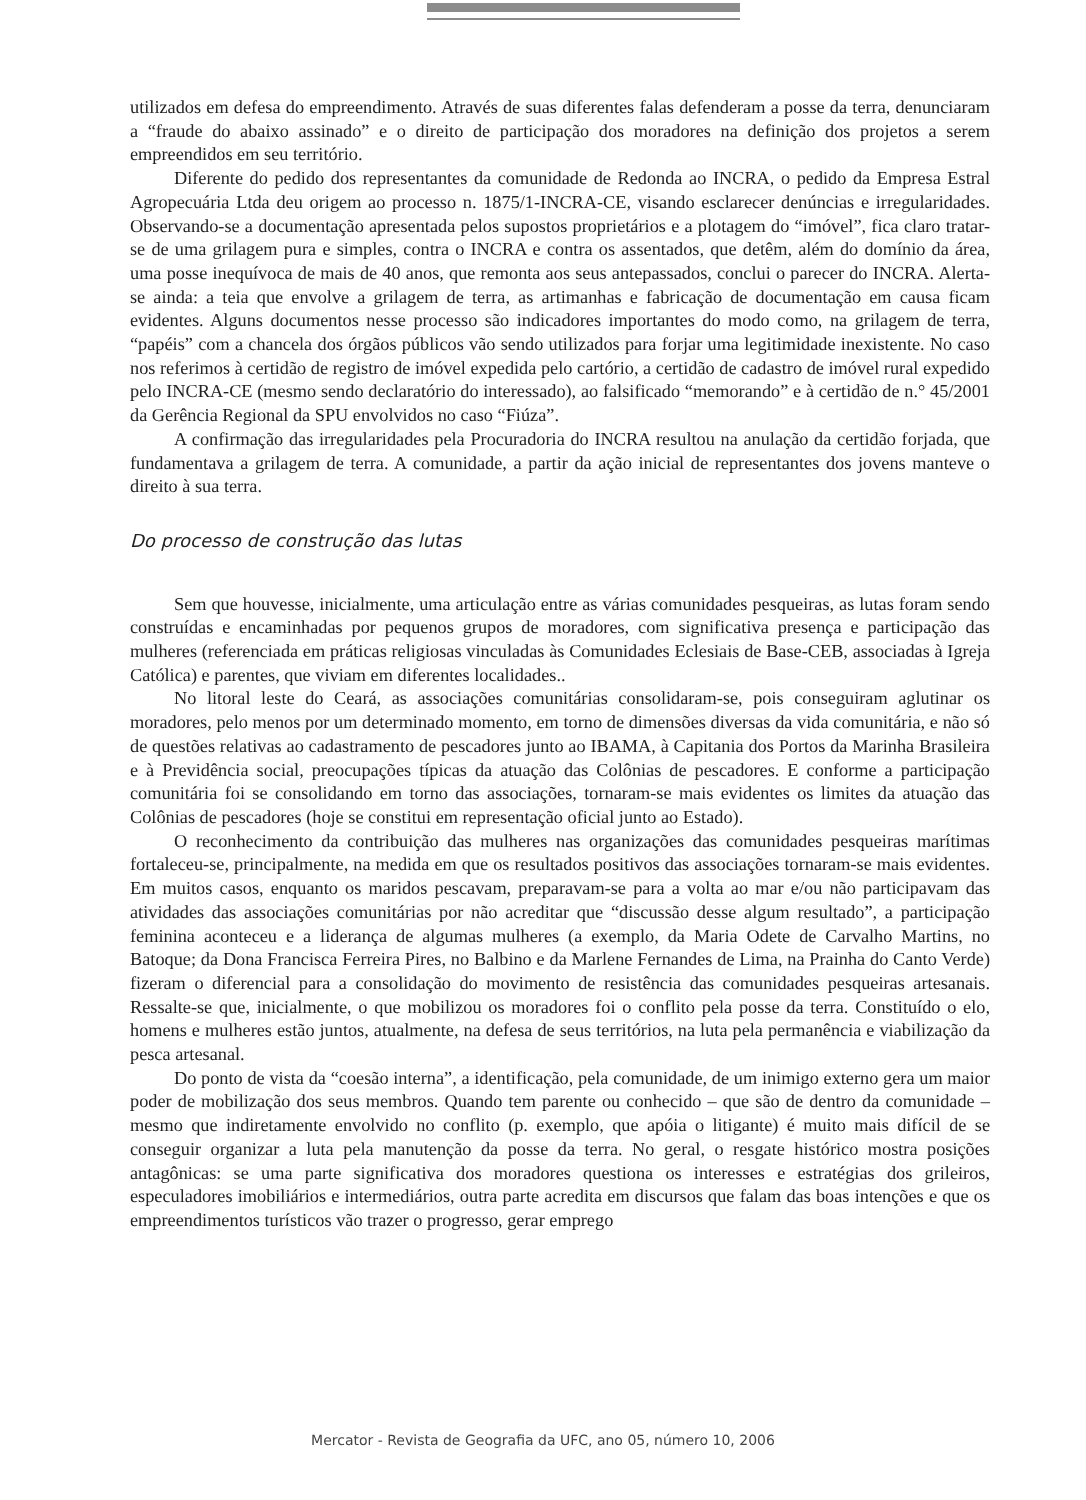utilizados em defesa do empreendimento. Através de suas diferentes falas defenderam a posse da terra, denunciaram a “fraude do abaixo assinado” e o direito de participação dos moradores na definição dos projetos a serem empreendidos em seu território.
Diferente do pedido dos representantes da comunidade de Redonda ao INCRA, o pedido da Empresa Estral Agropecuária Ltda deu origem ao processo n. 1875/1-INCRA-CE, visando esclarecer denúncias e irregularidades. Observando-se a documentação apresentada pelos supostos proprietários e a plotagem do “imóvel”, fica claro tratar-se de uma grilagem pura e simples, contra o INCRA e contra os assentados, que detêm, além do domínio da área, uma posse inequívoca de mais de 40 anos, que remonta aos seus antepassados, conclui o parecer do INCRA. Alerta-se ainda: a teia que envolve a grilagem de terra, as artimanhas e fabricação de documentação em causa ficam evidentes. Alguns documentos nesse processo são indicadores importantes do modo como, na grilagem de terra, “papéis” com a chancela dos órgãos públicos vão sendo utilizados para forjar uma legitimidade inexistente. No caso nos referimos à certidão de registro de imóvel expedida pelo cartório, a certidão de cadastro de imóvel rural expedido pelo INCRA-CE (mesmo sendo declaratório do interessado), ao falsificado “memorando” e à certidão de n.° 45/2001 da Gerência Regional da SPU envolvidos no caso “Fiúza”.
A confirmação das irregularidades pela Procuradoria do INCRA resultou na anulação da certidão forjada, que fundamentava a grilagem de terra. A comunidade, a partir da ação inicial de representantes dos jovens manteve o direito à sua terra.
Do processo de construção das lutas
Sem que houvesse, inicialmente, uma articulação entre as várias comunidades pesqueiras, as lutas foram sendo construídas e encaminhadas por pequenos grupos de moradores, com significativa presença e participação das mulheres (referenciada em práticas religiosas vinculadas às Comunidades Eclesiais de Base-CEB, associadas à Igreja Católica) e parentes, que viviam em diferentes localidades..
No litoral leste do Ceará, as associações comunitárias consolidaram-se, pois conseguiram aglutinar os moradores, pelo menos por um determinado momento, em torno de dimensões diversas da vida comunitária, e não só de questões relativas ao cadastramento de pescadores junto ao IBAMA, à Capitania dos Portos da Marinha Brasileira e à Previdência social, preocupações típicas da atuação das Colônias de pescadores. E conforme a participação comunitária foi se consolidando em torno das associações, tornaram-se mais evidentes os limites da atuação das Colônias de pescadores (hoje se constitui em representação oficial junto ao Estado).
O reconhecimento da contribuição das mulheres nas organizações das comunidades pesqueiras marítimas fortaleceu-se, principalmente, na medida em que os resultados positivos das associações tornaram-se mais evidentes. Em muitos casos, enquanto os maridos pescavam, preparavam-se para a volta ao mar e/ou não participavam das atividades das associações comunitárias por não acreditar que “discussão desse algum resultado”, a participação feminina aconteceu e a liderança de algumas mulheres (a exemplo, da Maria Odete de Carvalho Martins, no Batoque; da Dona Francisca Ferreira Pires, no Balbino e da Marlene Fernandes de Lima, na Prainha do Canto Verde) fizeram o diferencial para a consolidação do movimento de resistência das comunidades pesqueiras artesanais. Ressalte-se que, inicialmente, o que mobilizou os moradores foi o conflito pela posse da terra. Constituído o elo, homens e mulheres estão juntos, atualmente, na defesa de seus territórios, na luta pela permanência e viabilização da pesca artesanal.
Do ponto de vista da “coesão interna”, a identificação, pela comunidade, de um inimigo externo gera um maior poder de mobilização dos seus membros. Quando tem parente ou conhecido – que são de dentro da comunidade – mesmo que indiretamente envolvido no conflito (p. exemplo, que apóia o litigante) é muito mais difícil de se conseguir organizar a luta pela manutenção da posse da terra. No geral, o resgate histórico mostra posições antagônicas: se uma parte significativa dos moradores questiona os interesses e estratégias dos grileiros, especuladores imobiliários e intermediários, outra parte acredita em discursos que falam das boas intenções e que os empreendimentos turísticos vão trazer o progresso, gerar emprego
Mercator - Revista de Geografia da UFC, ano 05, número 10, 2006